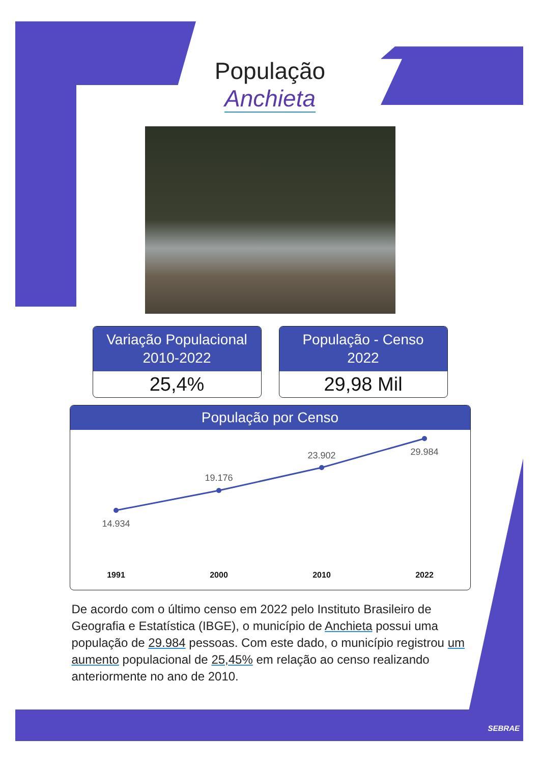População
Anchieta
Variação Populacional
2010-2022
25,4%
População - Censo
2022
29,98 Mil
População por Censo
14.934
19.176
23.902
29.984
1991
2000
2010
2022
De acordo com o último censo em 2022 pelo Instituto Brasileiro de Geografia e Estatística (IBGE), o município de Anchieta possui uma população de 29.984 pessoas. Com este dado, o município registrou um aumento populacional de 25,45% em relação ao censo realizando anteriormente no ano de 2010.
SEBRAE